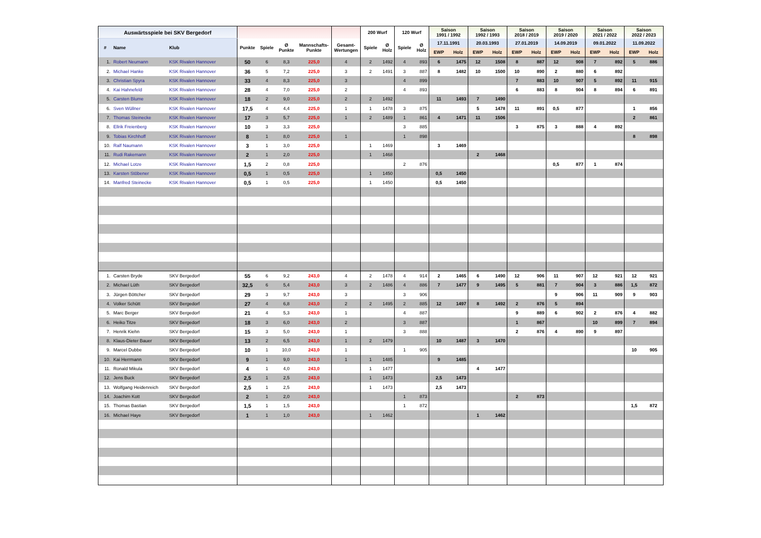| Auswärtsspiele bei SKV Bergedorf | | | | | | | | 200 Wurf | | 120 Wurf | | Saison 1991 / 1992 | | Saison 1992 / 1993 | | Saison 2018 / 2019 | | Saison 2019 / 2020 | | Saison 2021 / 2022 | | Saison 2022 / 2023 | |
| --- | --- | --- | --- | --- | --- | --- | --- | --- | --- | --- | --- | --- | --- | --- | --- | --- | --- | --- | --- | --- | --- | --- | --- |
| # | Name | Klub | Punkte | Spiele | Ø Punkte | Mannschafts- Punkte | Gesamt- Wertungen | Spiele | Ø Holz | Spiele | Ø Holz | 17.11.1991 | | 20.03.1993 | | 27.01.2019 | | 14.09.2019 | | 09.01.2022 | | 11.09.2022 | |
| | | | | | | | | | | | | EWP | Holz | EWP | Holz | EWP | Holz | EWP | Holz | EWP | Holz | EWP | Holz |
| 1. | Robert Neumann | KSK Rivalen Hannover | 50 | 6 | 8,3 | 225,0 | 4 | 2 | 1492 | 4 | 893 | 6 | 1475 | 12 | 1508 | 8 | 887 | 12 | 908 | 7 | 892 | 5 | 886 |
| 2. | Michael Hanke | KSK Rivalen Hannover | 36 | 5 | 7,2 | 225,0 | 3 | 2 | 1491 | 3 | 887 | 8 | 1482 | 10 | 1500 | 10 | 890 | 2 | 880 | 6 | 892 | | |
| 3. | Christian Spyra | KSK Rivalen Hannover | 33 | 4 | 8,3 | 225,0 | 3 | | | 4 | 899 | | | | | 7 | 883 | 10 | 907 | 5 | 892 | 11 | 915 |
| 4. | Kai Hahnefeld | KSK Rivalen Hannover | 28 | 4 | 7,0 | 225,0 | 2 | | | 4 | 893 | | | | | 6 | 883 | 8 | 904 | 8 | 894 | 6 | 891 |
| 5. | Carsten Blume | KSK Rivalen Hannover | 18 | 2 | 9,0 | 225,0 | 2 | 2 | 1492 | | | 11 | 1493 | 7 | 1490 | | | | | | | | |
| 6. | Sven Wüllner | KSK Rivalen Hannover | 17,5 | 4 | 4,4 | 225,0 | 1 | 1 | 1478 | 3 | 875 | | | 5 | 1478 | 11 | 891 | 0,5 | 877 | | | 1 | 856 |
| 7. | Thomas Steinecke | KSK Rivalen Hannover | 17 | 3 | 5,7 | 225,0 | 1 | 2 | 1489 | 1 | 861 | 4 | 1471 | 11 | 1506 | | | | | | | 2 | 861 |
| 8. | Ellrik Freienberg | KSK Rivalen Hannover | 10 | 3 | 3,3 | 225,0 | | | | 3 | 885 | | | | | 3 | 875 | 3 | 888 | 4 | 892 | | |
| 9. | Tobias Kirchhoff | KSK Rivalen Hannover | 8 | 1 | 8,0 | 225,0 | 1 | | | 1 | 898 | | | | | | | | | | | 8 | 898 |
| 10. | Ralf Naumann | KSK Rivalen Hannover | 3 | 1 | 3,0 | 225,0 | | 1 | 1469 | | | 3 | 1469 | | | | | | | | | | |
| 11. | Rudi Rakemann | KSK Rivalen Hannover | 2 | 1 | 2,0 | 225,0 | | 1 | 1468 | | | | | 2 | 1468 | | | | | | | | |
| 12. | Michael Lotze | KSK Rivalen Hannover | 1,5 | 2 | 0,8 | 225,0 | | | | 2 | 876 | | | | | | | 0,5 | 877 | 1 | 874 | | |
| 13. | Karsten Stöbener | KSK Rivalen Hannover | 0,5 | 1 | 0,5 | 225,0 | | 1 | 1450 | | | 0,5 | 1450 | | | | | | | | | | |
| 14. | Manfred Steinecke | KSK Rivalen Hannover | 0,5 | 1 | 0,5 | 225,0 | | 1 | 1450 | | | 0,5 | 1450 | | | | | | | | | | |
| 1. | Carsten Bryde | SKV Bergedorf | 55 | 6 | 9,2 | 243,0 | 4 | 2 | 1478 | 4 | 914 | 2 | 1465 | 6 | 1490 | 12 | 906 | 11 | 907 | 12 | 921 | 12 | 921 |
| 2. | Michael Lüth | SKV Bergedorf | 32,5 | 6 | 5,4 | 243,0 | 3 | 2 | 1486 | 4 | 886 | 7 | 1477 | 9 | 1495 | 5 | 881 | 7 | 904 | 3 | 886 | 1,5 | 872 |
| 3. | Jürgen Böttcher | SKV Bergedorf | 29 | 3 | 9,7 | 243,0 | 3 | | | 3 | 906 | | | | | | | 9 | 906 | 11 | 909 | 9 | 903 |
| 4. | Volker Schütt | SKV Bergedorf | 27 | 4 | 6,8 | 243,0 | 2 | 2 | 1495 | 2 | 885 | 12 | 1497 | 8 | 1492 | 2 | 876 | 5 | 894 | | | | |
| 5. | Marc Berger | SKV Bergedorf | 21 | 4 | 5,3 | 243,0 | 1 | | | 4 | 887 | | | | | 9 | 889 | 6 | 902 | 2 | 876 | 4 | 882 |
| 6. | Heiko Titze | SKV Bergedorf | 18 | 3 | 6,0 | 243,0 | 2 | | | 3 | 887 | | | | | 1 | 867 | | | 10 | 899 | 7 | 894 |
| 7. | Henrik Kiehn | SKV Bergedorf | 15 | 3 | 5,0 | 243,0 | 1 | | | 3 | 888 | | | | | 2 | 876 | 4 | 890 | 9 | 897 | | |
| 8. | Klaus-Dieter Bauer | SKV Bergedorf | 13 | 2 | 6,5 | 243,0 | 1 | 2 | 1479 | | | 10 | 1487 | 3 | 1470 | | | | | | | | |
| 9. | Marcel Dubbe | SKV Bergedorf | 10 | 1 | 10,0 | 243,0 | 1 | | | 1 | 905 | | | | | | | | | | | 10 | 905 |
| 10. | Kai Herrmann | SKV Bergedorf | 9 | 1 | 9,0 | 243,0 | 1 | 1 | 1485 | | | 9 | 1485 | | | | | | | | | | |
| 11. | Ronald Mikula | SKV Bergedorf | 4 | 1 | 4,0 | 243,0 | | 1 | 1477 | | | | | 4 | 1477 | | | | | | | | |
| 12. | Jens Buck | SKV Bergedorf | 2,5 | 1 | 2,5 | 243,0 | | 1 | 1473 | | | 2,5 | 1473 | | | | | | | | | | |
| 13. | Wolfgang Heidenreich | SKV Bergedorf | 2,5 | 1 | 2,5 | 243,0 | | 1 | 1473 | | | 2,5 | 1473 | | | | | | | | | | |
| 14. | Joachim Kott | SKV Bergedorf | 2 | 1 | 2,0 | 243,0 | | | | 1 | 873 | | | | | 2 | 873 | | | | | | |
| 15. | Thomas Bastian | SKV Bergedorf | 1,5 | 1 | 1,5 | 243,0 | | | | 1 | 872 | | | | | | | | | | | 1,5 | 872 |
| 16. | Michael Haye | SKV Bergedorf | 1 | 1 | 1,0 | 243,0 | | 1 | 1462 | | | | | 1 | 1462 | | | | | | | | |